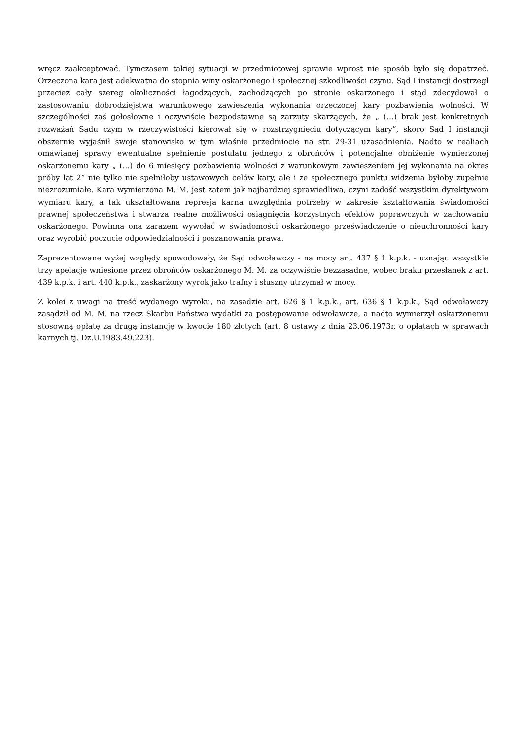wręcz zaakceptować. Tymczasem takiej sytuacji w przedmiotowej sprawie wprost nie sposób było się dopatrzeć. Orzeczona kara jest adekwatna do stopnia winy oskarżonego i społecznej szkodliwości czynu. Sąd I instancji dostrzegł przecież cały szereg okoliczności łagodzących, zachodzących po stronie oskarżonego i stąd zdecydował o zastosowaniu dobrodziejstwa warunkowego zawieszenia wykonania orzeczonej kary pozbawienia wolności. W szczególności zaś gołosłowne i oczywiście bezpodstawne są zarzuty skarżących, że „ (…) brak jest konkretnych rozważań Sadu czym w rzeczywistości kierował się w rozstrzygnięciu dotyczącym kary”, skoro Sąd I instancji obszernie wyjaśnił swoje stanowisko w tym właśnie przedmiocie na str. 29-31 uzasadnienia. Nadto w realiach omawianej sprawy ewentualne spełnienie postulatu jednego z obrońców i potencjalne obniżenie wymierzonej oskarżonemu kary „ (…) do 6 miesięcy pozbawienia wolności z warunkowym zawieszeniem jej wykonania na okres próby lat 2” nie tylko nie spełniłoby ustawowych celów kary, ale i ze społecznego punktu widzenia byłoby zupełnie niezrozumiałe. Kara wymierzona M. M. jest zatem jak najbardziej sprawiedliwa, czyni zadość wszystkim dyrektywom wymiaru kary, a tak ukształtowana represja karna uwzględnia potrzeby w zakresie kształtowania świadomości prawnej społeczeństwa i stwarza realne możliwości osiągnięcia korzystnych efektów poprawczych w zachowaniu oskarżonego. Powinna ona zarazem wywołać w świadomości oskarżonego przeświadczenie o nieuchronności kary oraz wyrobić poczucie odpowiedzialności i poszanowania prawa.
Zaprezentowane wyżej względy spowodowały, że Sąd odwoławczy - na mocy art. 437 § 1 k.p.k. - uznając wszystkie trzy apelacje wniesione przez obrońców oskarżonego M. M. za oczywiście bezzasadne, wobec braku przesłanek z art. 439 k.p.k. i art. 440 k.p.k., zaskarżony wyrok jako trafny i słuszny utrzymał w mocy.
Z kolei z uwagi na treść wydanego wyroku, na zasadzie art. 626 § 1 k.p.k., art. 636 § 1 k.p.k., Sąd odwoławczy zasądził od M. M. na rzecz Skarbu Państwa wydatki za postępowanie odwoławcze, a nadto wymierzył oskarżonemu stosowną opłatę za drugą instancję w kwocie 180 złotych (art. 8 ustawy z dnia 23.06.1973r. o opłatach w sprawach karnych tj. Dz.U.1983.49.223).